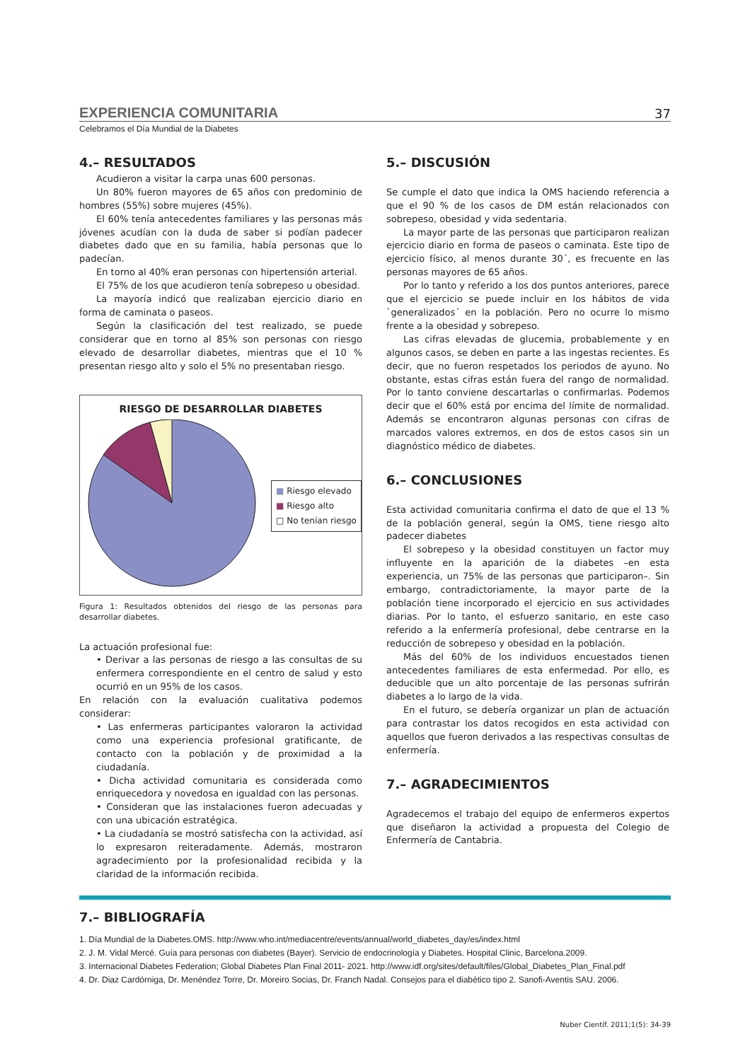EXPERIENCIA COMUNITARIA 37
Celebramos el Día Mundial de la Diabetes
4.– RESULTADOS
Acudieron a visitar la carpa unas 600 personas.
Un 80% fueron mayores de 65 años con predominio de hombres (55%) sobre mujeres (45%).
El 60% tenía antecedentes familiares y las personas más jóvenes acudían con la duda de saber si podían padecer diabetes dado que en su familia, había personas que lo padecían.
En torno al 40% eran personas con hipertensión arterial.
El 75% de los que acudieron tenía sobrepeso u obesidad.
La mayoría indicó que realizaban ejercicio diario en forma de caminata o paseos.
Según la clasificación del test realizado, se puede considerar que en torno al 85% son personas con riesgo elevado de desarrollar diabetes, mientras que el 10 % presentan riesgo alto y solo el 5% no presentaban riesgo.
RIESGO DE DESARROLLAR DIABETES
■ Riesgo elevado
■ Riesgo alto
□ No tenían riesgo
Figura 1: Resultados obtenidos del riesgo de las personas para desarrollar diabetes.
La actuación profesional fue:
• Derivar a las personas de riesgo a las consultas de su enfermera correspondiente en el centro de salud y esto ocurrió en un 95% de los casos.
En relación con la evaluación cualitativa podemos considerar:
• Las enfermeras participantes valoraron la actividad como una experiencia profesional gratificante, de contacto con la población y de proximidad a la ciudadanía.
• Dicha actividad comunitaria es considerada como enriquecedora y novedosa en igualdad con las personas.
• Consideran que las instalaciones fueron adecuadas y con una ubicación estratégica.
• La ciudadanía se mostró satisfecha con la actividad, así lo expresaron reiteradamente. Además, mostraron agradecimiento por la profesionalidad recibida y la claridad de la información recibida.
5.– DISCUSIÓN
Se cumple el dato que indica la OMS haciendo referencia a que el 90 % de los casos de DM están relacionados con sobrepeso, obesidad y vida sedentaria.
La mayor parte de las personas que participaron realizan ejercicio diario en forma de paseos o caminata. Este tipo de ejercicio físico, al menos durante 30´, es frecuente en las personas mayores de 65 años.
Por lo tanto y referido a los dos puntos anteriores, parece que el ejercicio se puede incluir en los hábitos de vida `generalizados´ en la población. Pero no ocurre lo mismo frente a la obesidad y sobrepeso.
Las cifras elevadas de glucemia, probablemente y en algunos casos, se deben en parte a las ingestas recientes. Es decir, que no fueron respetados los periodos de ayuno. No obstante, estas cifras están fuera del rango de normalidad. Por lo tanto conviene descartarlas o confirmarlas. Podemos decir que el 60% está por encima del límite de normalidad. Además se encontraron algunas personas con cifras de marcados valores extremos, en dos de estos casos sin un diagnóstico médico de diabetes.
6.– CONCLUSIONES
Esta actividad comunitaria confirma el dato de que el 13 % de la población general, según la OMS, tiene riesgo alto padecer diabetes
El sobrepeso y la obesidad constituyen un factor muy influyente en la aparición de la diabetes –en esta experiencia, un 75% de las personas que participaron–. Sin embargo, contradictoriamente, la mayor parte de la población tiene incorporado el ejercicio en sus actividades diarias. Por lo tanto, el esfuerzo sanitario, en este caso referido a la enfermería profesional, debe centrarse en la reducción de sobrepeso y obesidad en la población.
Más del 60% de los individuos encuestados tienen antecedentes familiares de esta enfermedad. Por ello, es deducible que un alto porcentaje de las personas sufrirán diabetes a lo largo de la vida.
En el futuro, se debería organizar un plan de actuación para contrastar los datos recogidos en esta actividad con aquellos que fueron derivados a las respectivas consultas de enfermería.
7.– AGRADECIMIENTOS
Agradecemos el trabajo del equipo de enfermeros expertos que diseñaron la actividad a propuesta del Colegio de Enfermería de Cantabria.
7.– BIBLIOGRAFÍA
1. Día Mundial de la Diabetes.OMS. http://www.who.int/mediacentre/events/annual/world_diabetes_day/es/index.html
2. J. M. Vidal Mercé. Guía para personas con diabetes (Bayer). Servicio de endocrinología y Diabetes. Hospital Clinic, Barcelona.2009.
3. Internacional Diabetes Federation; Global Diabetes Plan Final 2011- 2021. http://www.idf.org/sites/default/files/Global_Diabetes_Plan_Final.pdf
4. Dr. Diaz Cardórniga, Dr. Menéndez Torre, Dr. Moreiro Socias, Dr. Franch Nadal. Consejos para el diabético tipo 2. Sanofi-Aventis SAU. 2006.
Nuber Científ. 2011;1(5): 34-39